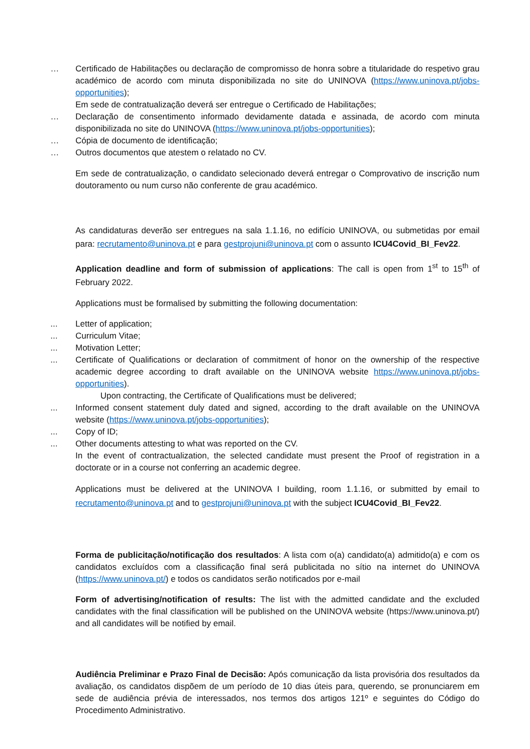… Certificado de Habilitações ou declaração de compromisso de honra sobre a titularidade do respetivo grau académico de acordo com minuta disponibilizada no site do UNINOVA (https://www.uninova.pt/jobs-opportunities);
Em sede de contratualização deverá ser entregue o Certificado de Habilitações;
… Declaração de consentimento informado devidamente datada e assinada, de acordo com minuta disponibilizada no site do UNINOVA (https://www.uninova.pt/jobs-opportunities);
… Cópia de documento de identificação;
… Outros documentos que atestem o relatado no CV.
Em sede de contratualização, o candidato selecionado deverá entregar o Comprovativo de inscrição num doutoramento ou num curso não conferente de grau académico.
As candidaturas deverão ser entregues na sala 1.1.16, no edifício UNINOVA, ou submetidas por email para: recrutamento@uninova.pt e para gestprojuni@uninova.pt com o assunto ICU4Covid_BI_Fev22.
Application deadline and form of submission of applications: The call is open from 1<sup>st</sup> to 15<sup>th</sup> of February 2022.
Applications must be formalised by submitting the following documentation:
... Letter of application;
... Curriculum Vitae;
... Motivation Letter;
... Certificate of Qualifications or declaration of commitment of honor on the ownership of the respective academic degree according to draft available on the UNINOVA website https://www.uninova.pt/jobs-opportunities).
Upon contracting, the Certificate of Qualifications must be delivered;
... Informed consent statement duly dated and signed, according to the draft available on the UNINOVA website (https://www.uninova.pt/jobs-opportunities);
... Copy of ID;
... Other documents attesting to what was reported on the CV.
In the event of contractualization, the selected candidate must present the Proof of registration in a doctorate or in a course not conferring an academic degree.
Applications must be delivered at the UNINOVA I building, room 1.1.16, or submitted by email to recrutamento@uninova.pt and to gestprojuni@uninova.pt with the subject ICU4Covid_BI_Fev22.
Forma de publicitação/notificação dos resultados: A lista com o(a) candidato(a) admitido(a) e com os candidatos excluídos com a classificação final será publicitada no sítio na internet do UNINOVA (https://www.uninova.pt/) e todos os candidatos serão notificados por e-mail
Form of advertising/notification of results: The list with the admitted candidate and the excluded candidates with the final classification will be published on the UNINOVA website (https://www.uninova.pt/) and all candidates will be notified by email.
Audiência Preliminar e Prazo Final de Decisão: Após comunicação da lista provisória dos resultados da avaliação, os candidatos dispõem de um período de 10 dias úteis para, querendo, se pronunciarem em sede de audiência prévia de interessados, nos termos dos artigos 121º e seguintes do Código do Procedimento Administrativo.